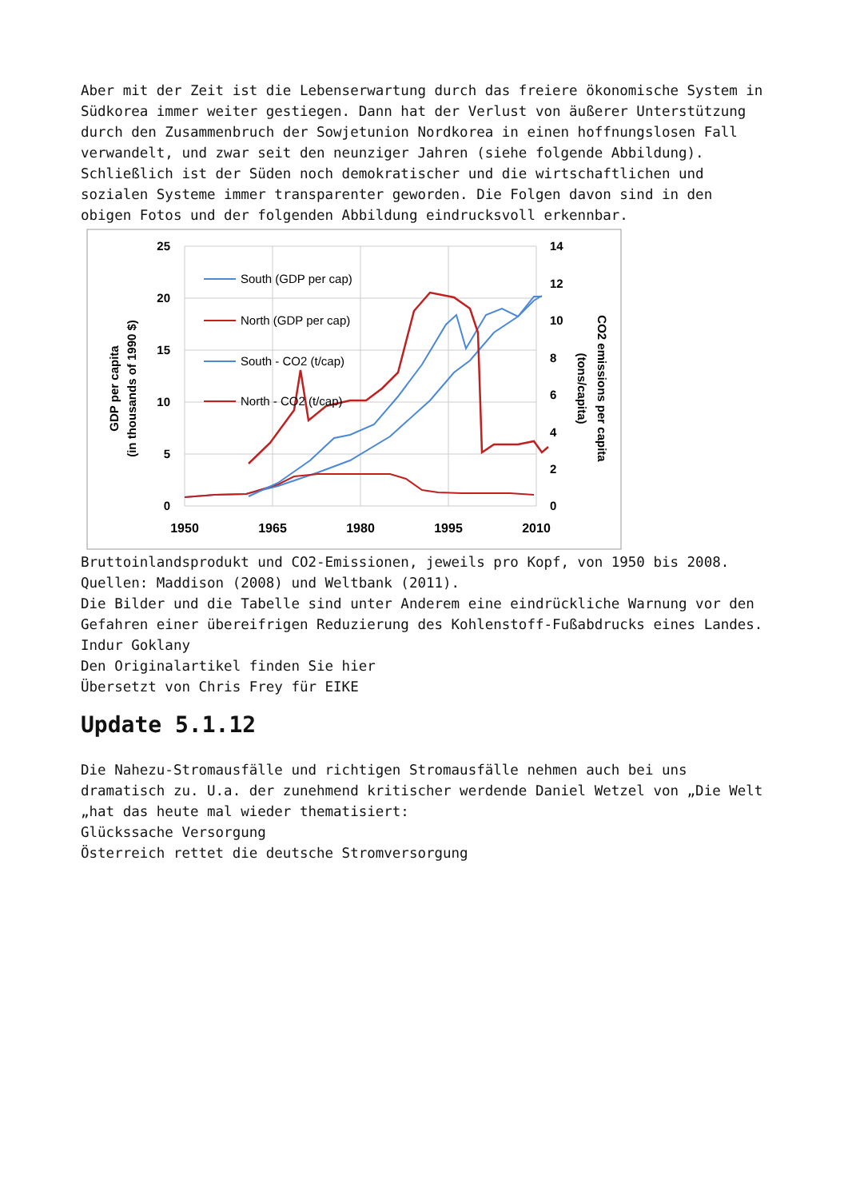Aber mit der Zeit ist die Lebenserwartung durch das freiere ökonomische System in Südkorea immer weiter gestiegen. Dann hat der Verlust von äußerer Unterstützung durch den Zusammenbruch der Sowjetunion Nordkorea in einen hoffnungslosen Fall verwandelt, und zwar seit den neunziger Jahren (siehe folgende Abbildung). Schließlich ist der Süden noch demokratischer und die wirtschaftlichen und sozialen Systeme immer transparenter geworden. Die Folgen davon sind in den obigen Fotos und der folgenden Abbildung eindrucksvoll erkennbar.
25
20
15
10
5
0
14
12
10
8
6
4
2
0
1950
1965
1980
1995
2010
GDP per capita
(in thousands of 1990 $)
CO2 emissions per capita
(tons/capita)
South (GDP per cap)
North (GDP per cap)
South - CO2 (t/cap)
North - CO2 (t/cap)
Bruttoinlandsprodukt und CO2-Emissionen, jeweils pro Kopf, von 1950 bis 2008. Quellen: Maddison (2008) und Weltbank (2011).
Die Bilder und die Tabelle sind unter Anderem eine eindrückliche Warnung vor den Gefahren einer übereifrigen Reduzierung des Kohlenstoff-Fußabdrucks eines Landes.
Indur Goklany
Den Originalartikel finden Sie hier
Übersetzt von Chris Frey für EIKE
Update 5.1.12
Die Nahezu-Stromausfälle und richtigen Stromausfälle nehmen auch bei uns dramatisch zu. U.a. der zunehmend kritischer werdende Daniel Wetzel von „Die Welt „hat das heute mal wieder thematisiert:
Glückssache Versorgung
Österreich rettet die deutsche Stromversorgung